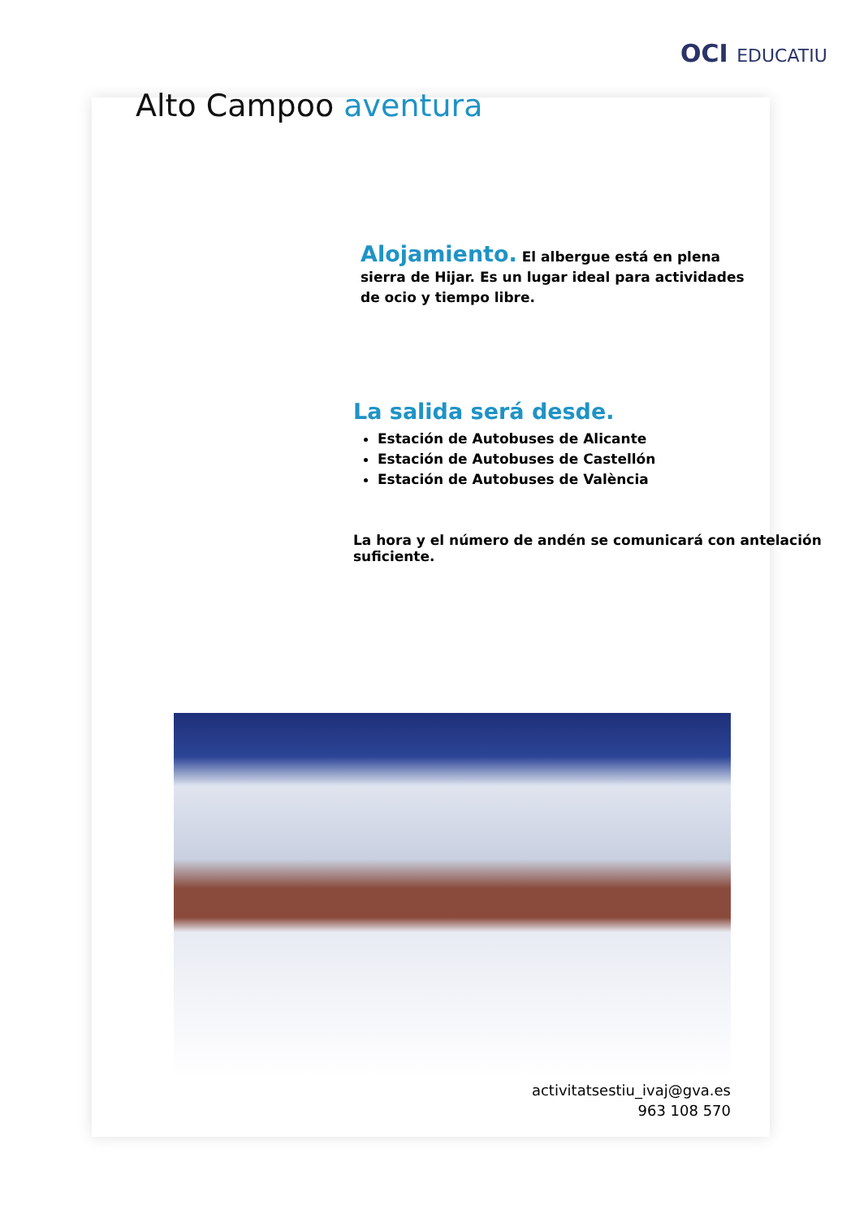OCI EDUCATIU
Alto Campoo aventura
Alojamiento. El albergue está en plena sierra de Hijar. Es un lugar ideal para actividades de ocio y tiempo libre.
La salida será desde.
Estación de Autobuses de Alicante
Estación de Autobuses de Castellón
Estación de Autobuses de València
La hora y el número de andén se comunicará con antelación suficiente.
activitatsestiu_ivaj@gva.es
963 108 570